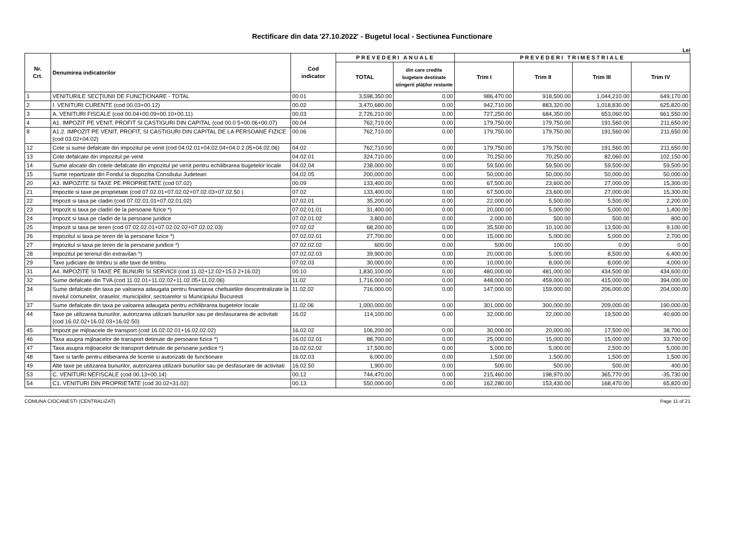Rectificare din data '27.10.2022' - Bugetul local - Sectiunea Functionare
Lei
| Nr. Crt. | Denumirea indicatorilor | Cod indicator | PREVEDERI ANUALE | | PREVEDERI TRIMESTRIALE | | | |
| --- | --- | --- | --- | --- | --- | --- | --- | --- |
| | | | TOTAL | din care credite bugetare destinate stingerii plăţilor restante | Trim I | Trim II | Trim III | Trim IV |
| 1 | VENITURILE SECŢIUNII DE FUNCŢIONARE - TOTAL | 00.01 | 3,598,350.00 | 0.00 | 986,470.00 | 918,500.00 | 1,044,210.00 | 649,170.00 |
| 2 | I. VENITURI CURENTE (cod 00.03+00.12) | 00.02 | 3,470,680.00 | 0.00 | 942,710.00 | 883,320.00 | 1,018,830.00 | 625,820.00 |
| 3 | A. VENITURI FISCALE (cod 00.04+00.09+00.10+00.11) | 00.03 | 2,726,210.00 | 0.00 | 727,250.00 | 684,350.00 | 653,060.00 | 661,550.00 |
| 4 | A1. IMPOZIT PE VENIT, PROFIT SI CASTIGURI DIN CAPITAL (cod 00.0 5+00.06+00.07) | 00.04 | 762,710.00 | 0.00 | 179,750.00 | 179,750.00 | 191,560.00 | 211,650.00 |
| 8 | A1.2. IMPOZIT PE VENIT, PROFIT, SI CASTIGURI DIN CAPITAL DE LA PERSOANE FIZICE (cod 03.02+04.02) | 00.06 | 762,710.00 | 0.00 | 179,750.00 | 179,750.00 | 191,560.00 | 211,650.00 |
| 12 | Cote si sume defalcate din impozitul pe venit (cod 04.02.01+04.02.04+04.0 2.05+04.02.06) | 04.02 | 762,710.00 | 0.00 | 179,750.00 | 179,750.00 | 191,560.00 | 211,650.00 |
| 13 | Cote defalcate din impozitul pe venit | 04.02.01 | 324,710.00 | 0.00 | 70,250.00 | 70,250.00 | 82,060.00 | 102,150.00 |
| 14 | Sume alocate din cotele defalcate din impozitul pe venit pentru echilibrarea bugetelor locale | 04.02.04 | 238,000.00 | 0.00 | 59,500.00 | 59,500.00 | 59,500.00 | 59,500.00 |
| 15 | Sume repartizate din Fondul la dispozitia Consiliului Judetean | 04.02.05 | 200,000.00 | 0.00 | 50,000.00 | 50,000.00 | 50,000.00 | 50,000.00 |
| 20 | A3. IMPOZITE SI TAXE PE PROPRIETATE (cod 07.02) | 00.09 | 133,400.00 | 0.00 | 67,500.00 | 23,600.00 | 27,000.00 | 15,300.00 |
| 21 | Impozite si taxe pe proprietate (cod 07.02.01+07.02.02+07.02.03+07.02.50 ) | 07.02 | 133,400.00 | 0.00 | 67,500.00 | 23,600.00 | 27,000.00 | 15,300.00 |
| 22 | Impozit si taxa pe cladiri (cod 07.02.01.01+07.02.01.02) | 07.02.01 | 35,200.00 | 0.00 | 22,000.00 | 5,500.00 | 5,500.00 | 2,200.00 |
| 23 | Impozit si taxa pe cladiri de la persoane fizice *) | 07.02.01.01 | 31,400.00 | 0.00 | 20,000.00 | 5,000.00 | 5,000.00 | 1,400.00 |
| 24 | Impozit si taxa pe cladiri de la persoane juridice | 07.02.01.02 | 3,800.00 | 0.00 | 2,000.00 | 500.00 | 500.00 | 800.00 |
| 25 | Impozit si taxa pe teren (cod 07.02.02.01+07.02.02.02+07.02.02.03) | 07.02.02 | 68,200.00 | 0.00 | 35,500.00 | 10,100.00 | 13,500.00 | 9,100.00 |
| 26 | Impozitul si taxa pe teren de la persoane fizice *) | 07.02.02.01 | 27,700.00 | 0.00 | 15,000.00 | 5,000.00 | 5,000.00 | 2,700.00 |
| 27 | Impozitul si taxa pe teren de la persoane juridice *) | 07.02.02.02 | 600.00 | 0.00 | 500.00 | 100.00 | 0.00 | 0.00 |
| 28 | Impozitul pe terenul din extravilan *) | 07.02.02.03 | 39,900.00 | 0.00 | 20,000.00 | 5,000.00 | 8,500.00 | 6,400.00 |
| 29 | Taxe judiciare de timbru si alte taxe de timbru | 07.02.03 | 30,000.00 | 0.00 | 10,000.00 | 8,000.00 | 8,000.00 | 4,000.00 |
| 31 | A4. IMPOZITE SI TAXE PE BUNURI SI SERVICII (cod 11.02+12.02+15.0 2+16.02) | 00.10 | 1,830,100.00 | 0.00 | 480,000.00 | 481,000.00 | 434,500.00 | 434,600.00 |
| 32 | Sume defalcate din TVA (cod 11.02.01+11.02.02+11.02.05+11.02.06) | 11.02 | 1,716,000.00 | 0.00 | 448,000.00 | 459,000.00 | 415,000.00 | 394,000.00 |
| 34 | Sume defalcate din taxa pe valoarea adaugata pentru finantarea cheltuielilor descentralizate la nivelul comunelor, oraselor, municipiilor, sectoarelor si Municipiului Bucuresti | 11.02.02 | 716,000.00 | 0.00 | 147,000.00 | 159,000.00 | 206,000.00 | 204,000.00 |
| 37 | Sume defalcate din taxa pe valoarea adaugata pentru echilibrarea bugetelor locale | 11.02.06 | 1,000,000.00 | 0.00 | 301,000.00 | 300,000.00 | 209,000.00 | 190,000.00 |
| 44 | Taxe pe utilizarea bunurilor, autorizarea utilizarii bunurilor sau pe desfasurarea de activitati (cod 16.02.02+16.02.03+16.02.50) | 16.02 | 114,100.00 | 0.00 | 32,000.00 | 22,000.00 | 19,500.00 | 40,600.00 |
| 45 | Impozit pe mijloacele de transport (cod 16.02.02.01+16.02.02.02) | 16.02.02 | 106,200.00 | 0.00 | 30,000.00 | 20,000.00 | 17,500.00 | 38,700.00 |
| 46 | Taxa asupra mijloacelor de transport detinute de persoane fizice *) | 16.02.02.01 | 88,700.00 | 0.00 | 25,000.00 | 15,000.00 | 15,000.00 | 33,700.00 |
| 47 | Taxa asupra mijloacelor de transport detinute de persoane juridice *) | 16.02.02.02 | 17,500.00 | 0.00 | 5,000.00 | 5,000.00 | 2,500.00 | 5,000.00 |
| 48 | Taxe si tarife pentru eliberarea de licente si autorizatii de functionare | 16.02.03 | 6,000.00 | 0.00 | 1,500.00 | 1,500.00 | 1,500.00 | 1,500.00 |
| 49 | Alte taxe pe utilizarea bunurilor, autorizarea utilizarii bunurilor sau pe desfasurare de activitati | 16.02.50 | 1,900.00 | 0.00 | 500.00 | 500.00 | 500.00 | 400.00 |
| 53 | C. VENITURI NEFISCALE (cod 00.13+00.14) | 00.12 | 744,470.00 | 0.00 | 215,460.00 | 198,970.00 | 365,770.00 | -35,730.00 |
| 54 | C1. VENITURI DIN PROPRIETATE (cod 30.02+31.02) | 00.13 | 550,000.00 | 0.00 | 162,280.00 | 153,430.00 | 168,470.00 | 65,820.00 |
COMUNA CIOCANESTI (CENTRALIZAT) Page 11 of 21